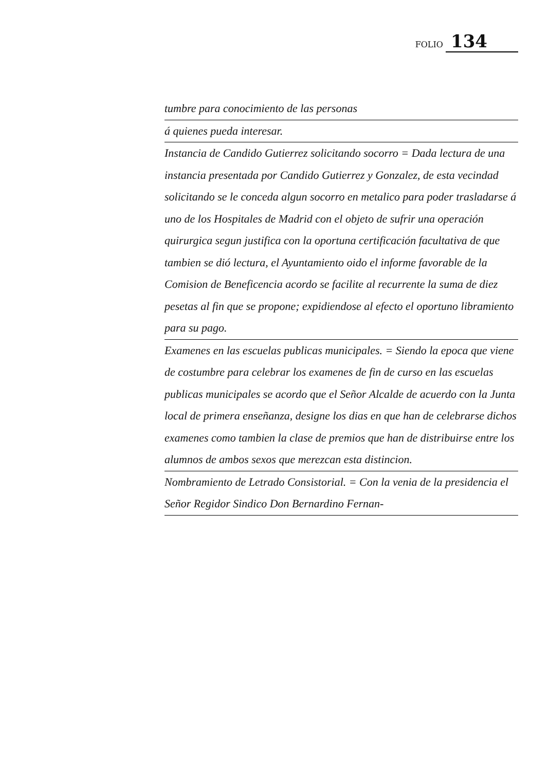FOLIO 134
tumbre para conocimiento de las personas
á quienes pueda interesar.
Instancia de Candido Gutierrez solicitando socorro = Dada lectura de una instancia presentada por Candido Gutierrez y Gonzalez, de esta vecindad solicitando se le conceda algun socorro en metalico para poder trasladarse á uno de los Hospitales de Madrid con el objeto de sufrir una operación quirurgica segun justifica con la oportuna certificación facultativa de que tambien se dió lectura, el Ayuntamiento oido el informe favorable de la Comision de Beneficencia acordo se facilite al recurrente la suma de diez pesetas al fin que se propone; expidiendose al efecto el oportuno libramiento para su pago.
Examenes en las escuelas publicas municipales. = Siendo la epoca que viene de costumbre para celebrar los examenes de fin de curso en las escuelas publicas municipales se acordo que el Señor Alcalde de acuerdo con la Junta local de primera enseñanza, designe los dias en que han de celebrarse dichos examenes como tambien la clase de premios que han de distribuirse entre los alumnos de ambos sexos que merezcan esta distincion.
Nombramiento de Letrado Consistorial. = Con la venia de la presidencia el Señor Regidor Sindico Don Bernardino Fernan-